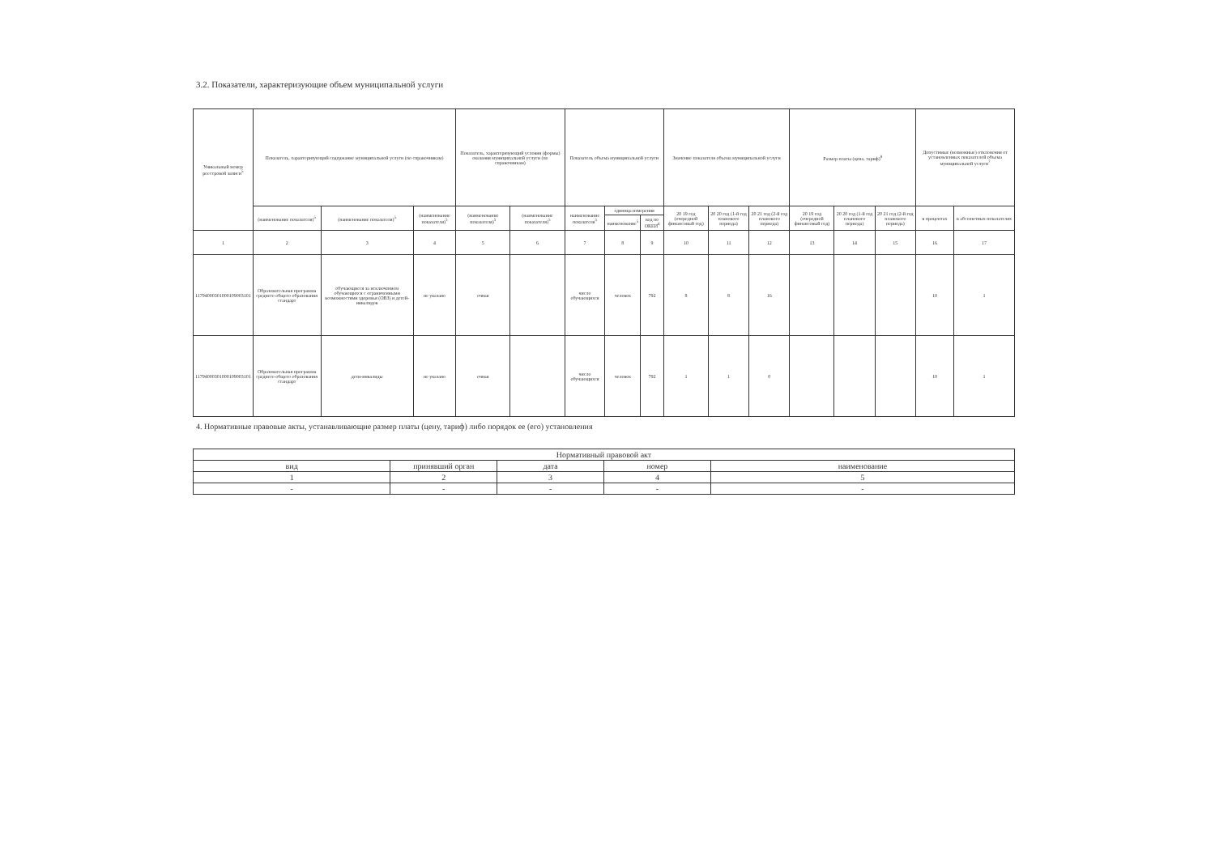3.2. Показатели, характеризующие объем муниципальной услуги
| Уникальный номер реестровой записи<sup>5</sup> | Показатель, характеризующий содержание муниципальной услуги (по справочникам) | | | Показатель, характеризующий условия (формы) оказания муниципальной услуги (по справочникам) | | Показатель объема муниципальной услуги | | | Значение показателя объема муниципальной услуги | | | Размер платы (цена, тариф)<sup>8</sup> | | | Допустимые (возможные) отклонения от установленных показателей объема муниципальной услуги<sup>7</sup> | |
| --- | --- | --- | --- | --- | --- | --- | --- | --- | --- | --- | --- | --- | --- | --- | --- | --- |
| | (наименование показателя)<sup>5</sup> | (наименование показателя)<sup>5</sup> | (наименование показателя)<sup>5</sup> | (наименование показателя)<sup>5</sup> | (наименование показателя)<sup>5</sup> | наименование показателя<sup>5</sup> | единица измерения | | 20 19 год (очередной финансовый год) | 20 20 год (1-й год планового периода) | 20 21 год (2-й год планового периода) | 20 19 год (очередной финансовый год) | 20 20 год (1-й год планового периода) | 20 21 год (2-й год планового периода) | в процентах | в абсолютных показателях |
| | | | | | | | наименование<sup>5</sup> | код по ОКЕИ<sup>6</sup> | | | | | | | | |
| 1 | 2 | 3 | 4 | 5 | 6 | 7 | 8 | 9 | 10 | 11 | 12 | 13 | 14 | 15 | 16 | 17 |
| 11794000301000109003101 | Образовательная программа среднего общего образования стандарт | обучающиеся за исключением обучающихся с ограниченными возможностями здоровья (ОВЗ) и детей-инвалидов | не указано | очная | | число обучающихся | человек | 792 | 8 | 8 | 16 | | | | 10 | 1 |
| 11794000301000109003101 | Образовательная программа среднего общего образования стандарт | дети-инвалиды | не указано | очная | | число обучающихся | человек | 792 | 1 | 1 | 0 | | | | 10 | 1 |
4. Нормативные правовые акты, устанавливающие размер платы (цену, тариф) либо порядок ее (его) установления
| Нормативный правовой акт | | | | |
| --- | --- | --- | --- | --- |
| вид | принявший орган | дата | номер | наименование |
| 1 | 2 | 3 | 4 | 5 |
| - | - | - | - | - |